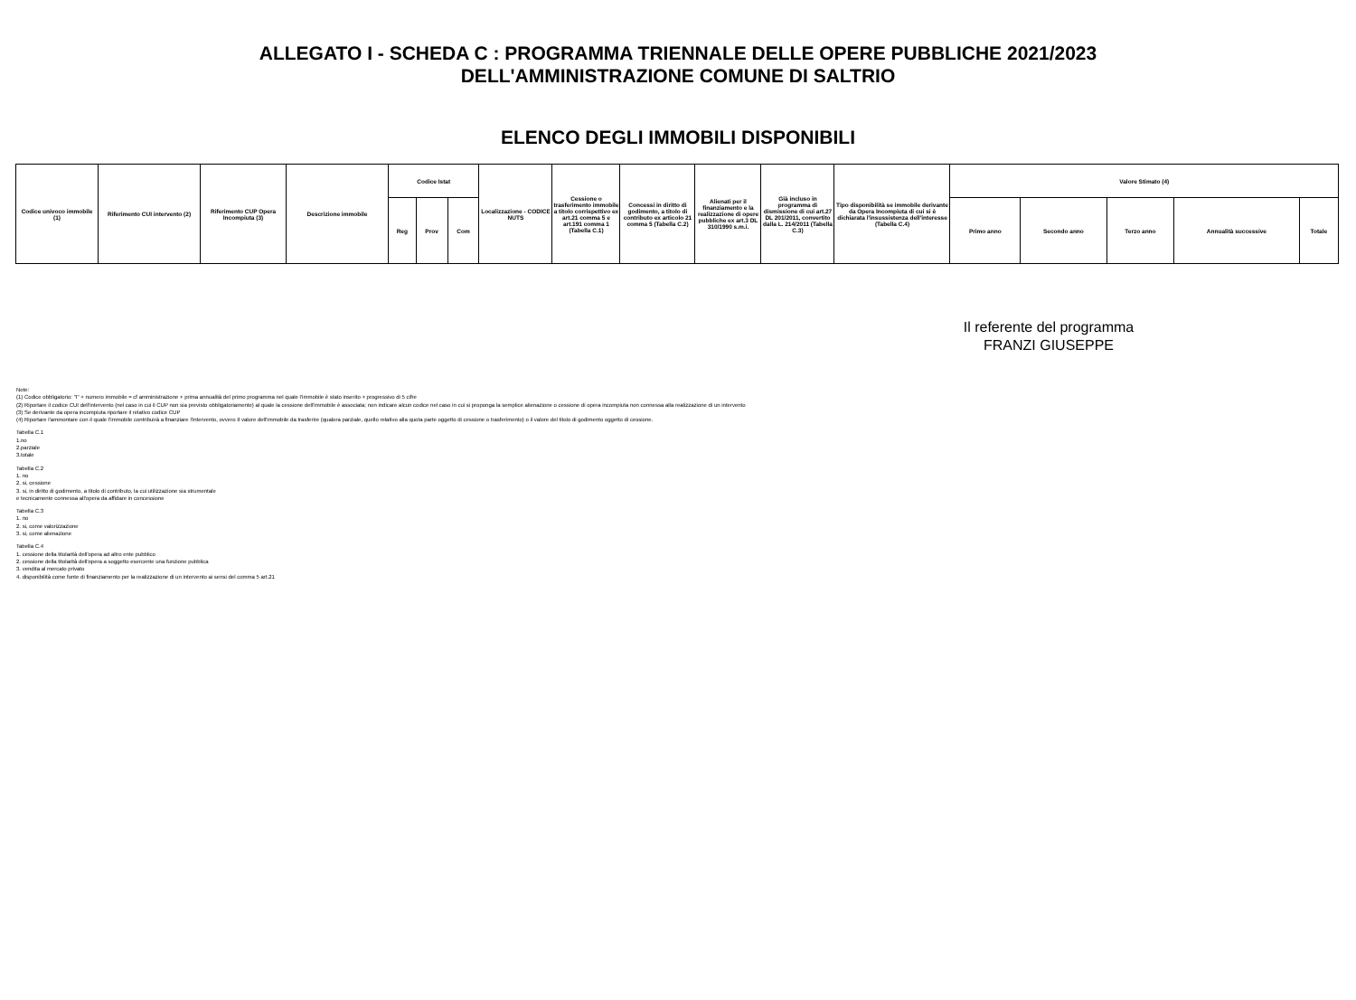ALLEGATO I - SCHEDA C : PROGRAMMA TRIENNALE DELLE OPERE PUBBLICHE 2021/2023
DELL'AMMINISTRAZIONE COMUNE DI SALTRIO
ELENCO DEGLI IMMOBILI DISPONIBILI
| Codice univoco immobile (1) | Riferimento CUI intervento (2) | Riferimento CUP Opera Incompiuta (3) | Descrizione immobile | Codice Istat | | | Localizzazione - CODICE NUTS | Cessione o trasferimento immobile a titolo corrispettivo ex art.21 comma 5 e art.191 comma 1 (Tabella C.1) | Concessi in diritto di godimento, a titolo di contributo ex articolo 21 comma 5 (Tabella C.2) | Alienati per il finanziamento e la realizzazione di opere pubbliche ex art.3 DL 310/1990 s.m.i. | Già incluso in programma di dismissione di cui art.27 DL 201/2011, convertito dalla L. 214/2011 (Tabella C.3) | Tipo disponibilità se immobile derivante da Opera Incompiuta di cui si è dichiarata l'insussistenza dell'interesse (Tabella C.4) | Valore Stimato (4) | | | | |
| --- | --- | --- | --- | --- | --- | --- | --- | --- | --- | --- | --- | --- | --- | --- | --- | --- | --- |
| | | | | Reg | Prov | Com | | | | | | | Primo anno | Secondo anno | Terzo anno | Annualità successive | Totale |
Il referente del programma
FRANZI GIUSEPPE
Note:
(1) Codice obbligatorio: "I" + numero immobile = cf amministrazione + prima annualità del primo programma nel quale l'immobile è stato inserito + progressivo di 5 cifre
(2) Riportare il codice CUI dell'intervento (nel caso in cui il CUP non sia previsto obbligatoriamente) al quale la cessione dell'immobile è associata; non indicare alcun codice nel caso in cui si proponga la semplice alienazione o cessione di opera incompiuta non connessa alla realizzazione di un intervento
(3) Se derivante da opera incompiuta riportare il relativo codice CUP
(4) Riportare l'ammontare con il quale l'immobile contribuirà a finanziare l'intervento, ovvero Il valore dell'immobile da trasferire (qualora parziale, quello relativo alla quota parte oggetto di cessione o trasferimento) o il valore del titolo di godimento oggetto di cessione.
Tabella C.1
1.no
2.parziale
3.totale
Tabella C.2
1. no
2. si, cessione
3. si, in diritto di godimento, a titolo di contributo, la cui utilizzazione sia strumentale
e tecnicamente connessa all'opera da affidare in concessione
Tabella C.3
1. no
2. si, come valorizzazione
3. si, come alienazione
Tabella C.4
1. cessione della titolarità dell'opera ad altro ente pubblico
2. cessione della titolarità dell'opera a soggetto esercente una funzione pubblica
3. vendita al mercato privato
4. disponibilità come fonte di finanziamento per la realizzazione di un intervento ai sensi del comma 5 art.21